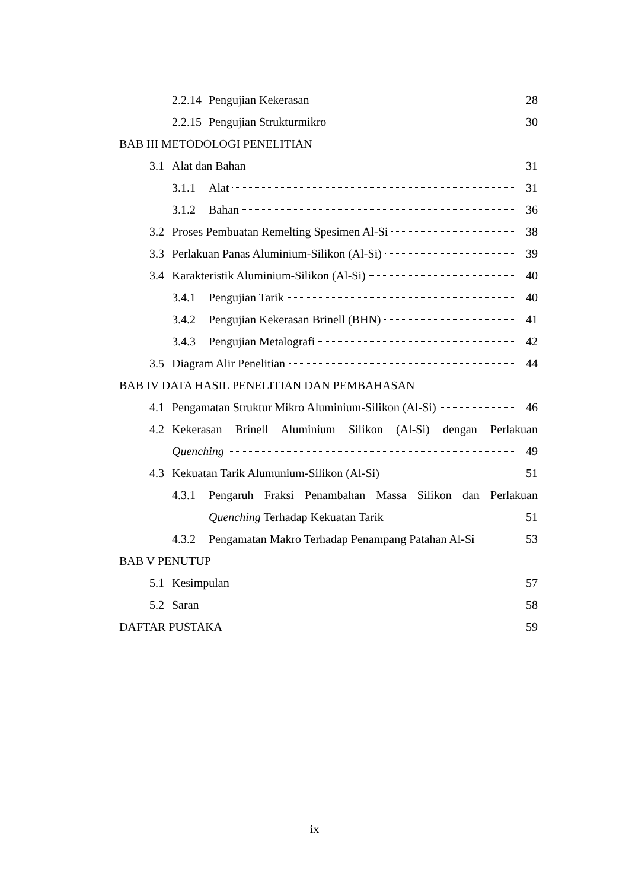2.2.14 Pengujian Kekerasan 28
2.2.15 Pengujian Strukturmikro 30
BAB III METODOLOGI PENELITIAN
3.1 Alat dan Bahan 31
3.1.1 Alat 31
3.1.2 Bahan 36
3.2 Proses Pembuatan Remelting Spesimen Al-Si 38
3.3 Perlakuan Panas Aluminium-Silikon (Al-Si) 39
3.4 Karakteristik Aluminium-Silikon (Al-Si) 40
3.4.1 Pengujian Tarik 40
3.4.2 Pengujian Kekerasan Brinell (BHN) 41
3.4.3 Pengujian Metalografi 42
3.5 Diagram Alir Penelitian 44
BAB IV DATA HASIL PENELITIAN DAN PEMBAHASAN
4.1 Pengamatan Struktur Mikro Aluminium-Silikon (Al-Si) 46
4.2 Kekerasan Brinell Aluminium Silikon (Al-Si) dengan Perlakuan
Quenching 49
4.3 Kekuatan Tarik Alumunium-Silikon (Al-Si) 51
4.3.1 Pengaruh Fraksi Penambahan Massa Silikon dan Perlakuan
Quenching Terhadap Kekuatan Tarik 51
4.3.2 Pengamatan Makro Terhadap Penampang Patahan Al-Si 53
BAB V PENUTUP
5.1 Kesimpulan 57
5.2 Saran 58
DAFTAR PUSTAKA 59
ix